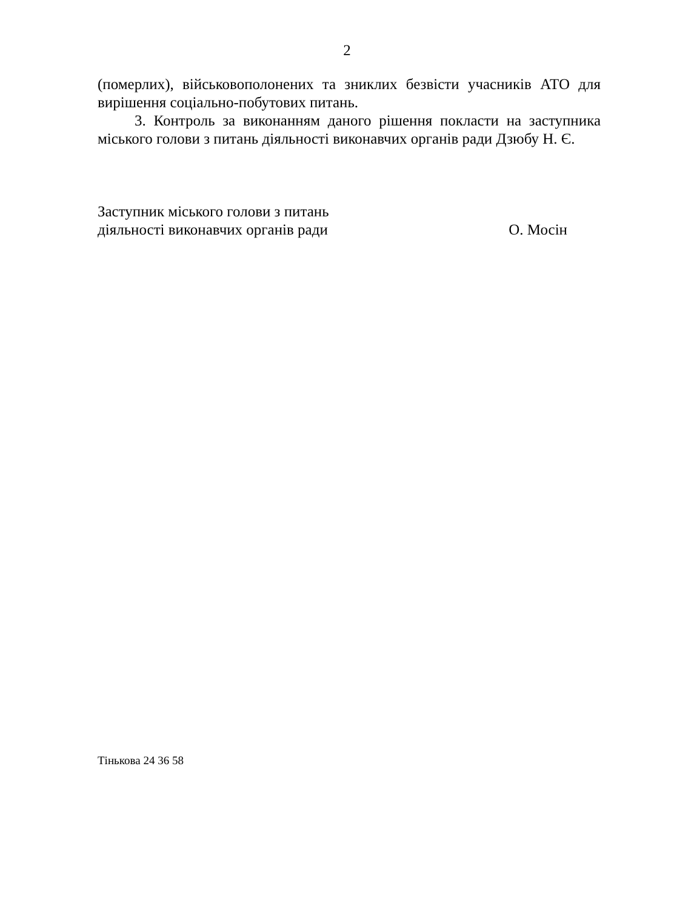2
(померлих), військовополонених та зниклих безвісти учасників АТО для вирішення соціально-побутових питань.
3. Контроль за виконанням даного рішення покласти на заступника міського голови з питань діяльності виконавчих органів ради Дзюбу Н. Є.
Заступник міського голови з питань
діяльності виконавчих органів ради О. Мосін
Тінькова 24 36 58